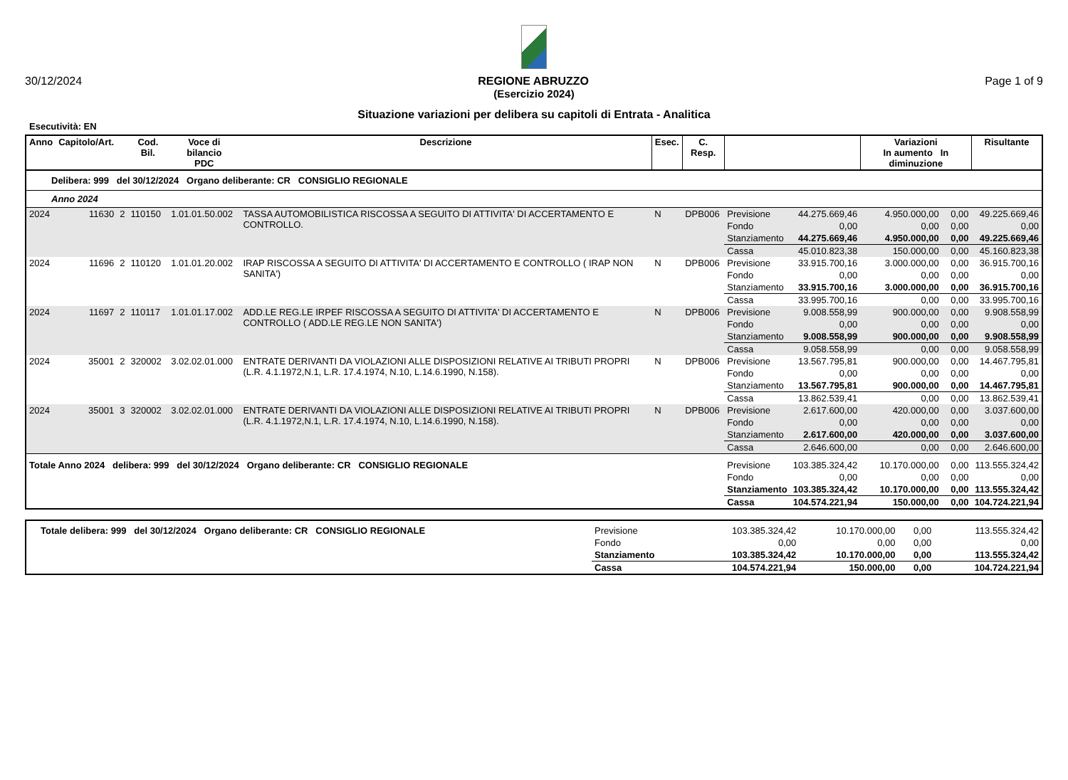30/12/2024 REGIONE ABRUZZO Page 1 of 9
(Esercizio 2024)
Situazione variazioni per delibera su capitoli di Entrata - Analitica
Esecutività: EN
| Anno | Capitolo/Art. | | Cod. Bil. | Voce di bilancio PDC | Descrizione | Esec. | C. Resp. | | | Variazioni In aumento In diminuzione | | Risultante |
| --- | --- | --- | --- | --- | --- | --- | --- | --- | --- | --- | --- | --- |
| Delibera: 999 del 30/12/2024 Organo deliberante: CR CONSIGLIO REGIONALE | | | | | | | | | | | | |
| Anno 2024 | | | | | | | | | | | | |
| 2024 | 11630 | 2 | 110150 | 1.01.01.50.002 | TASSA AUTOMOBILISTICA RISCOSSA A SEGUITO DI ATTIVITA' DI ACCERTAMENTO E CONTROLLO. | N | DPB006 | Previsione | 44.275.669,46 | 4.950.000,00 | 0,00 | 49.225.669,46 |
| | | | | | | | | Fondo | 0,00 | 0,00 | 0,00 | 0,00 |
| | | | | | | | | Stanziamento | 44.275.669,46 | 4.950.000,00 | 0,00 | 49.225.669,46 |
| | | | | | | | | Cassa | 45.010.823,38 | 150.000,00 | 0,00 | 45.160.823,38 |
| 2024 | 11696 | 2 | 110120 | 1.01.01.20.002 | IRAP RISCOSSA A SEGUITO DI ATTIVITA' DI ACCERTAMENTO E CONTROLLO ( IRAP NON SANITA') | N | DPB006 | Previsione | 33.915.700,16 | 3.000.000,00 | 0,00 | 36.915.700,16 |
| | | | | | | | | Fondo | 0,00 | 0,00 | 0,00 | 0,00 |
| | | | | | | | | Stanziamento | 33.915.700,16 | 3.000.000,00 | 0,00 | 36.915.700,16 |
| | | | | | | | | Cassa | 33.995.700,16 | 0,00 | 0,00 | 33.995.700,16 |
| 2024 | 11697 | 2 | 110117 | 1.01.01.17.002 | ADD.LE REG.LE IRPEF RISCOSSA A SEGUITO DI ATTIVITA' DI ACCERTAMENTO E CONTROLLO ( ADD.LE REG.LE NON SANITA') | N | DPB006 | Previsione | 9.008.558,99 | 900.000,00 | 0,00 | 9.908.558,99 |
| | | | | | | | | Fondo | 0,00 | 0,00 | 0,00 | 0,00 |
| | | | | | | | | Stanziamento | 9.008.558,99 | 900.000,00 | 0,00 | 9.908.558,99 |
| | | | | | | | | Cassa | 9.058.558,99 | 0,00 | 0,00 | 9.058.558,99 |
| 2024 | 35001 | 2 | 320002 | 3.02.02.01.000 | ENTRATE DERIVANTI DA VIOLAZIONI ALLE DISPOSIZIONI RELATIVE AI TRIBUTI PROPRI (L.R. 4.1.1972,N.1, L.R. 17.4.1974, N.10, L.14.6.1990, N.158). | N | DPB006 | Previsione | 13.567.795,81 | 900.000,00 | 0,00 | 14.467.795,81 |
| | | | | | | | | Fondo | 0,00 | 0,00 | 0,00 | 0,00 |
| | | | | | | | | Stanziamento | 13.567.795,81 | 900.000,00 | 0,00 | 14.467.795,81 |
| | | | | | | | | Cassa | 13.862.539,41 | 0,00 | 0,00 | 13.862.539,41 |
| 2024 | 35001 | 3 | 320002 | 3.02.02.01.000 | ENTRATE DERIVANTI DA VIOLAZIONI ALLE DISPOSIZIONI RELATIVE AI TRIBUTI PROPRI (L.R. 4.1.1972,N.1, L.R. 17.4.1974, N.10, L.14.6.1990, N.158). | N | DPB006 | Previsione | 2.617.600,00 | 420.000,00 | 0,00 | 3.037.600,00 |
| | | | | | | | | Fondo | 0,00 | 0,00 | 0,00 | 0,00 |
| | | | | | | | | Stanziamento | 2.617.600,00 | 420.000,00 | 0,00 | 3.037.600,00 |
| | | | | | | | | Cassa | 2.646.600,00 | 0,00 | 0,00 | 2.646.600,00 |
| Totale Anno 2024 delibera: 999 del 30/12/2024 Organo deliberante: CR CONSIGLIO REGIONALE | | | | | | | | Previsione | 103.385.324,42 | 10.170.000,00 | 0,00 | 113.555.324,42 |
| | | | | | | | | Fondo | 0,00 | 0,00 | 0,00 | 0,00 |
| | | | | | | | | Stanziamento | 103.385.324,42 | 10.170.000,00 | 0,00 | 113.555.324,42 |
| | | | | | | | | Cassa | 104.574.221,94 | 150.000,00 | 0,00 | 104.724.221,94 |
| Totale delibera: 999 del 30/12/2024 Organo deliberante: CR CONSIGLIO REGIONALE | Previsione | 103.385.324,42 | 10.170.000,00 | 0,00 | 113.555.324,42 |
| | Fondo | 0,00 | 0,00 | 0,00 | 0,00 |
| | Stanziamento | 103.385.324,42 | 10.170.000,00 | 0,00 | 113.555.324,42 |
| | Cassa | 104.574.221,94 | 150.000,00 | 0,00 | 104.724.221,94 |